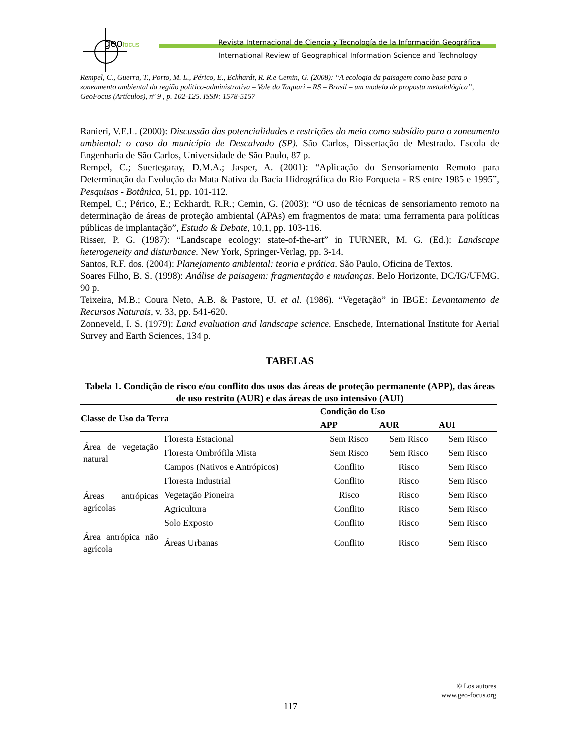geofocus
Revista Internacional de Ciencia y Tecnología de la Información Geográfica
International Review of Geographical Information Science and Technology
Rempel, C., Guerra, T., Porto, M. L., Périco, E., Eckhardt, R. R.e Cemin, G. (2008): “A ecologia da paisagem como base para o zoneamento ambiental da região político-administrativa – Vale do Taquari – RS – Brasil – um modelo de proposta metodológica”, GeoFocus (Artículos), nº 9 , p. 102-125. ISSN: 1578-5157
Ranieri, V.E.L. (2000): Discussão das potencialidades e restrições do meio como subsídio para o zoneamento ambiental: o caso do município de Descalvado (SP). São Carlos, Dissertação de Mestrado. Escola de Engenharia de São Carlos, Universidade de São Paulo, 87 p.
Rempel, C.; Suertegaray, D.M.A.; Jasper, A. (2001): “Aplicação do Sensoriamento Remoto para Determinação da Evolução da Mata Nativa da Bacia Hidrográfica do Rio Forqueta - RS entre 1985 e 1995”, Pesquisas - Botânica, 51, pp. 101-112.
Rempel, C.; Périco, E.; Eckhardt, R.R.; Cemin, G. (2003): “O uso de técnicas de sensoriamento remoto na determinação de áreas de proteção ambiental (APAs) em fragmentos de mata: uma ferramenta para políticas públicas de implantação”, Estudo & Debate, 10,1, pp. 103-116.
Risser, P. G. (1987): “Landscape ecology: state-of-the-art” in TURNER, M. G. (Ed.): Landscape heterogeneity and disturbance. New York, Springer-Verlag, pp. 3-14.
Santos, R.F. dos. (2004): Planejamento ambiental: teoria e prática. São Paulo, Oficina de Textos.
Soares Filho, B. S. (1998): Análise de paisagem: fragmentação e mudanças. Belo Horizonte, DC/IG/UFMG. 90 p.
Teixeira, M.B.; Coura Neto, A.B. & Pastore, U. et al. (1986). “Vegetação” in IBGE: Levantamento de Recursos Naturais, v. 33, pp. 541-620.
Zonneveld, I. S. (1979): Land evaluation and landscape science. Enschede, International Institute for Aerial Survey and Earth Sciences, 134 p.
TABELAS
Tabela 1. Condição de risco e/ou conflito dos usos das áreas de proteção permanente (APP), das áreas de uso restrito (AUR) e das áreas de uso intensivo (AUI)
| Classe de Uso da Terra | | Condição do Uso | | |
| --- | --- | --- | --- | --- |
| | | APP | AUR | AUI |
| Área de vegetação natural | Floresta Estacional | Sem Risco | Sem Risco | Sem Risco |
| | Floresta Ombrófila Mista | Sem Risco | Sem Risco | Sem Risco |
| | Campos (Nativos e Antrópicos) | Conflito | Risco | Sem Risco |
| Áreas antrópicas agrícolas | Floresta Industrial | Conflito | Risco | Sem Risco |
| | Vegetação Pioneira | Risco | Risco | Sem Risco |
| | Agricultura | Conflito | Risco | Sem Risco |
| | Solo Exposto | Conflito | Risco | Sem Risco |
| Área antrópica não agrícola | Áreas Urbanas | Conflito | Risco | Sem Risco |
© Los autores
www.geo-focus.org
117